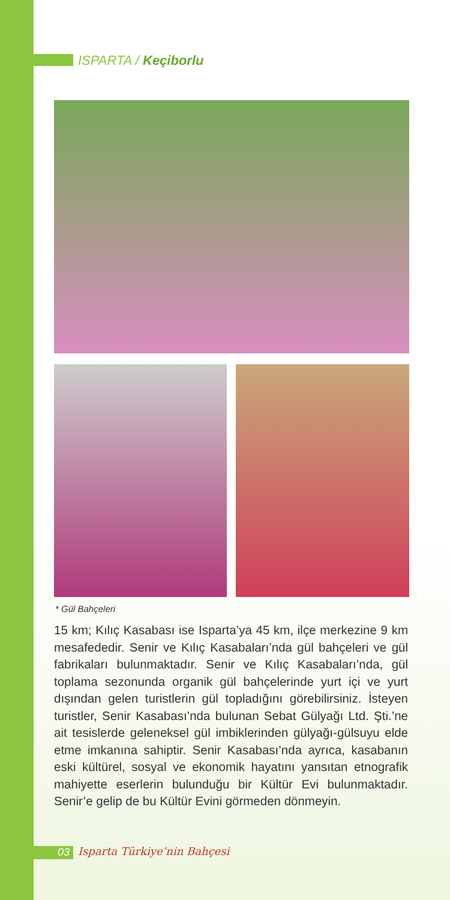ISPARTA / Keçiborlu
* Gül Bahçeleri
15 km; Kılıç Kasabası ise Isparta’ya 45 km, ilçe merkezine 9 km mesafededir. Senir ve Kılıç Kasabaları’nda gül bahçeleri ve gül fabrikaları bulunmaktadır. Senir ve Kılıç Kasabaları’nda, gül toplama sezonunda organik gül bahçelerinde yurt içi ve yurt dışından gelen turistlerin gül topladığını görebilirsiniz. İsteyen turistler, Senir Kasabası’nda bulunan Sebat Gülyağı Ltd. Şti.’ne ait tesislerde geleneksel gül imbiklerinden gülyağı-gülsuyu elde etme imkanına sahiptir. Senir Kasabası’nda ayrıca, kasabanın eski kültürel, sosyal ve ekonomik hayatını yansıtan etnografik mahiyette eserlerin bulunduğu bir Kültür Evi bulunmaktadır. Senir’e gelip de bu Kültür Evini görmeden dönmeyin.
03 Isparta Türkiye’nin Bahçesi